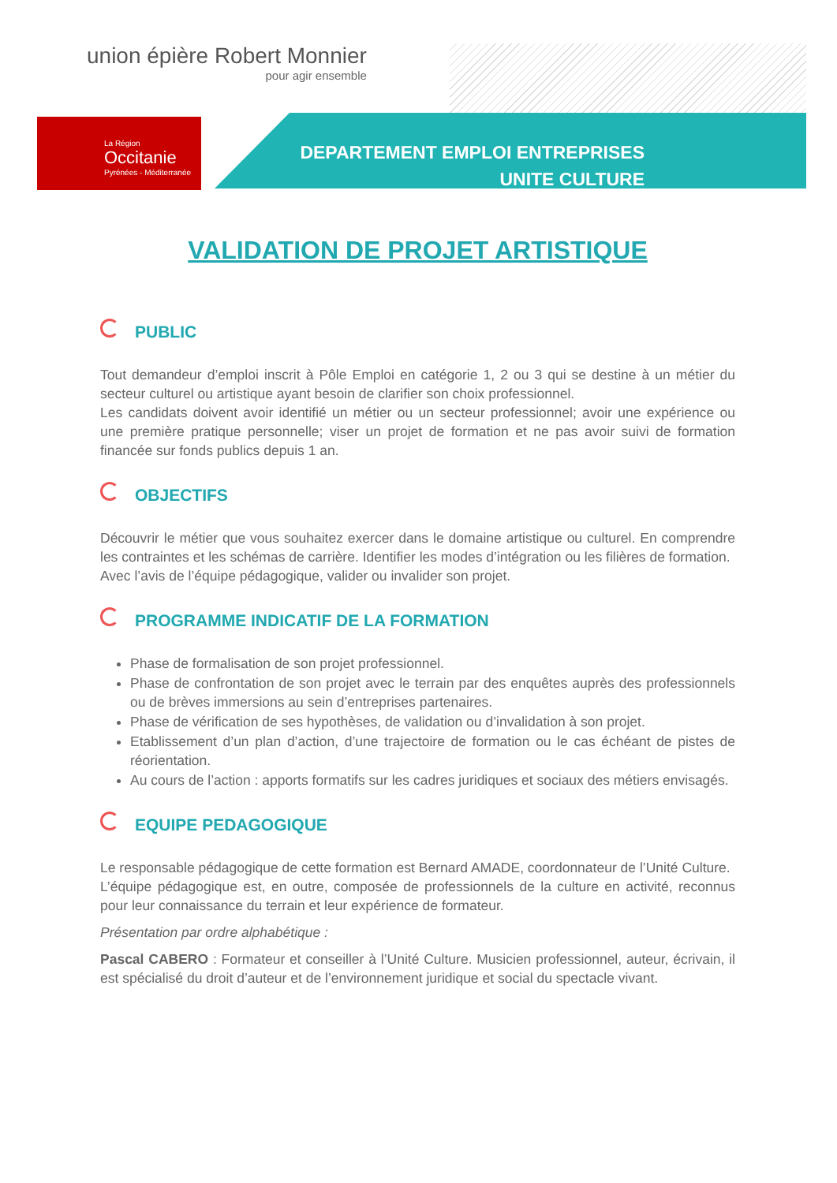union épière Robert Monnier
pour agir ensemble
La Région
Occitanie
Pyrénées - Méditerranée
DEPARTEMENT EMPLOI ENTREPRISES
UNITE CULTURE
VALIDATION DE PROJET ARTISTIQUE
PUBLIC
Tout demandeur d’emploi inscrit à Pôle Emploi en catégorie 1, 2 ou 3 qui se destine à un métier du secteur culturel ou artistique ayant besoin de clarifier son choix professionnel.
Les candidats doivent avoir identifié un métier ou un secteur professionnel; avoir une expérience ou une première pratique personnelle; viser un projet de formation et ne pas avoir suivi de formation financée sur fonds publics depuis 1 an.
OBJECTIFS
Découvrir le métier que vous souhaitez exercer dans le domaine artistique ou culturel. En comprendre les contraintes et les schémas de carrière. Identifier les modes d’intégration ou les filières de formation.
Avec l’avis de l’équipe pédagogique, valider ou invalider son projet.
PROGRAMME INDICATIF DE LA FORMATION
Phase de formalisation de son projet professionnel.
Phase de confrontation de son projet avec le terrain par des enquêtes auprès des professionnels ou de brèves immersions au sein d’entreprises partenaires.
Phase de vérification de ses hypothèses, de validation ou d’invalidation à son projet.
Etablissement d’un plan d’action, d’une trajectoire de formation ou le cas échéant de pistes de réorientation.
Au cours de l’action : apports formatifs sur les cadres juridiques et sociaux des métiers envisagés.
EQUIPE PEDAGOGIQUE
Le responsable pédagogique de cette formation est Bernard AMADE, coordonnateur de l’Unité Culture.
L’équipe pédagogique est, en outre, composée de professionnels de la culture en activité, reconnus pour leur connaissance du terrain et leur expérience de formateur.
Présentation par ordre alphabétique :
Pascal CABERO : Formateur et conseiller à l’Unité Culture. Musicien professionnel, auteur, écrivain, il est spécialisé du droit d’auteur et de l’environnement juridique et social du spectacle vivant.